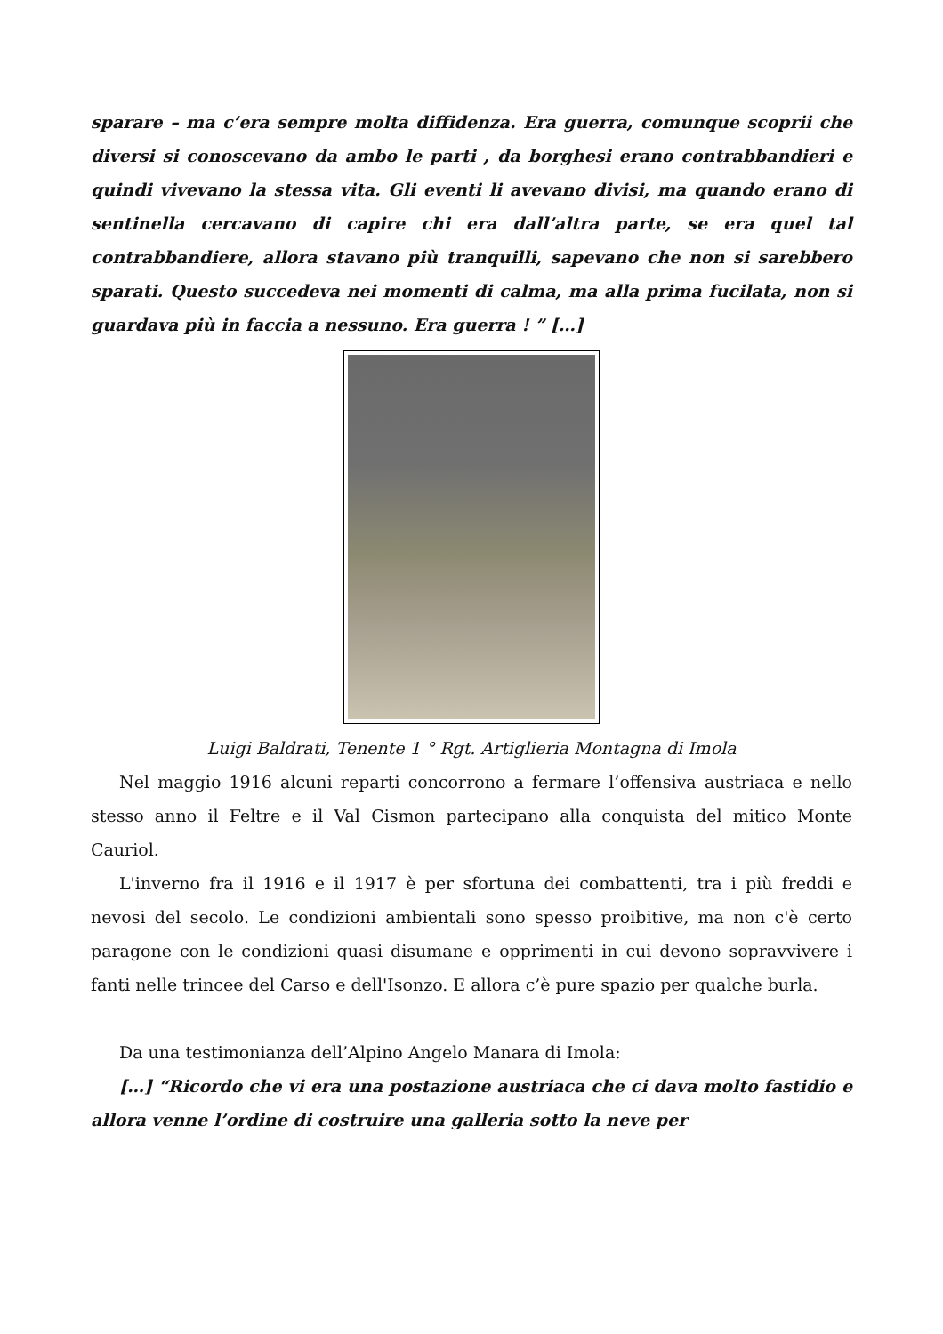sparare – ma c’era sempre molta diffidenza. Era guerra, comunque scoprii che diversi si conoscevano da ambo le parti , da borghesi erano contrabbandieri e quindi vivevano la stessa vita. Gli eventi li avevano divisi, ma quando erano di sentinella cercavano di capire chi era dall’altra parte, se era quel tal contrabbandiere, allora stavano più tranquilli, sapevano che non si sarebbero sparati. Questo succedeva nei momenti di calma, ma alla prima fucilata, non si guardava più in faccia a nessuno. Era guerra ! ” […]
Luigi Baldrati, Tenente 1 ° Rgt. Artiglieria Montagna di Imola
Nel maggio 1916 alcuni reparti concorrono a fermare l’offensiva austriaca e nello stesso anno il Feltre e il Val Cismon partecipano alla conquista del mitico Monte Cauriol.
L'inverno fra il 1916 e il 1917 è per sfortuna dei combattenti, tra i più freddi e nevosi del secolo. Le condizioni ambientali sono spesso proibitive, ma non c'è certo paragone con le condizioni quasi disumane e opprimenti in cui devono sopravvivere i fanti nelle trincee del Carso e dell'Isonzo. E allora c’è pure spazio per qualche burla.
Da una testimonianza dell’Alpino Angelo Manara di Imola:
[…] “Ricordo che vi era una postazione austriaca che ci dava molto fastidio e allora venne l’ordine di costruire una galleria sotto la neve per